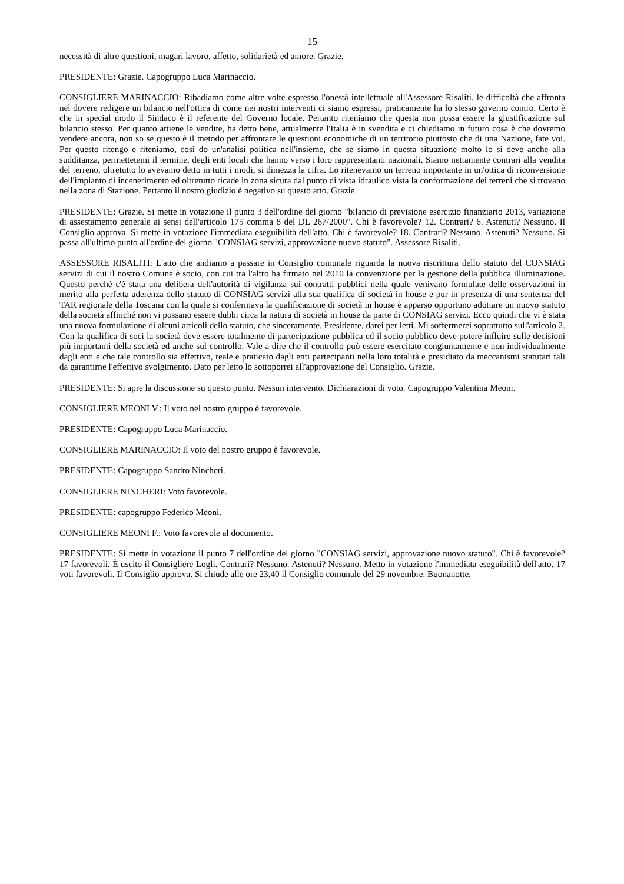15
necessità di altre questioni, magari lavoro, affetto, solidarietà ed amore. Grazie.
PRESIDENTE: Grazie. Capogruppo Luca Marinaccio.
CONSIGLIERE MARINACCIO: Ribadiamo come altre volte espresso l'onestà intellettuale all'Assessore Risaliti, le difficoltà che affronta nel dovere redigere un bilancio nell'ottica di come nei nostri interventi ci siamo espressi, praticamente ha lo stesso governo contro. Certo è che in special modo il Sindaco è il referente del Governo locale. Pertanto riteniamo che questa non possa essere la giustificazione sul bilancio stesso. Per quanto attiene le vendite, ha detto bene, attualmente l'Italia è in svendita e ci chiediamo in futuro cosa è che dovremo vendere ancora, non so se questo è il metodo per affrontare le questioni economiche di un territorio piuttosto che di una Nazione, fate voi. Per questo ritengo e riteniamo, così do un'analisi politica nell'insieme, che se siamo in questa situazione molto lo si deve anche alla sudditanza, permettetemi il termine, degli enti locali che hanno verso i loro rappresentanti nazionali. Siamo nettamente contrari alla vendita del terreno, oltretutto lo avevamo detto in tutti i modi, si dimezza la cifra. Lo ritenevamo un terreno importante in un'ottica di riconversione dell'impianto di incenerimento ed oltretutto ricade in zona sicura dal punto di vista idraulico vista la conformazione dei terreni che si trovano nella zona di Stazione. Pertanto il nostro giudizio è negativo su questo atto. Grazie.
PRESIDENTE: Grazie. Si mette in votazione il punto 3 dell'ordine del giorno "bilancio di previsione esercizio finanziario 2013, variazione di assestamento generale ai sensi dell'articolo 175 comma 8 del DL 267/2000". Chi è favorevole? 12. Contrari? 6. Astenuti? Nessuno. Il Consiglio approva. Si mette in votazione l'immediata eseguibilità dell'atto. Chi è favorevole? 18. Contrari? Nessuno. Astenuti? Nessuno. Si passa all'ultimo punto all'ordine del giorno "CONSIAG servizi, approvazione nuovo statuto". Assessore Risaliti.
ASSESSORE RISALITI: L'atto che andiamo a passare in Consiglio comunale riguarda la nuova riscrittura dello statuto del CONSIAG servizi di cui il nostro Comune è socio, con cui tra l'altro ha firmato nel 2010 la convenzione per la gestione della pubblica illuminazione. Questo perché c'è stata una delibera dell'autorità di vigilanza sui contratti pubblici nella quale venivano formulate delle osservazioni in merito alla perfetta aderenza dello statuto di CONSIAG servizi alla sua qualifica di società in house e pur in presenza di una sentenza del TAR regionale della Toscana con la quale si confermava la qualificazione di società in house è apparso opportuno adottare un nuovo statuto della società affinché non vi possano essere dubbi circa la natura di società in house da parte di CONSIAG servizi. Ecco quindi che vi è stata una nuova formulazione di alcuni articoli dello statuto, che sinceramente, Presidente, darei per letti. Mi soffermerei soprattutto sull'articolo 2. Con la qualifica di soci la società deve essere totalmente di partecipazione pubblica ed il socio pubblico deve potere influire sulle decisioni più importanti della società ed anche sul controllo. Vale a dire che il controllo può essere esercitato congiuntamente e non individualmente dagli enti e che tale controllo sia effettivo, reale e praticato dagli enti partecipanti nella loro totalità e presidiato da meccanismi statutari tali da garantirne l'effettivo svolgimento. Dato per letto lo sottoporrei all'approvazione del Consiglio. Grazie.
PRESIDENTE: Si apre la discussione su questo punto. Nessun intervento. Dichiarazioni di voto. Capogruppo Valentina Meoni.
CONSIGLIERE MEONI V.: Il voto nel nostro gruppo è favorevole.
PRESIDENTE: Capogruppo Luca Marinaccio.
CONSIGLIERE MARINACCIO: Il voto del nostro gruppo è favorevole.
PRESIDENTE: Capogruppo Sandro Nincheri.
CONSIGLIERE NINCHERI: Voto favorevole.
PRESIDENTE: capogruppo Federico Meoni.
CONSIGLIERE MEONI F.: Voto favorevole al documento.
PRESIDENTE: Si mette in votazione il punto 7 dell'ordine del giorno "CONSIAG servizi, approvazione nuovo statuto". Chi è favorevole? 17 favorevoli. È uscito il Consigliere Logli. Contrari? Nessuno. Astenuti? Nessuno. Metto in votazione l'immediata eseguibilità dell'atto. 17 voti favorevoli. Il Consiglio approva. Si chiude alle ore 23,40 il Consiglio comunale del 29 novembre. Buonanotte.